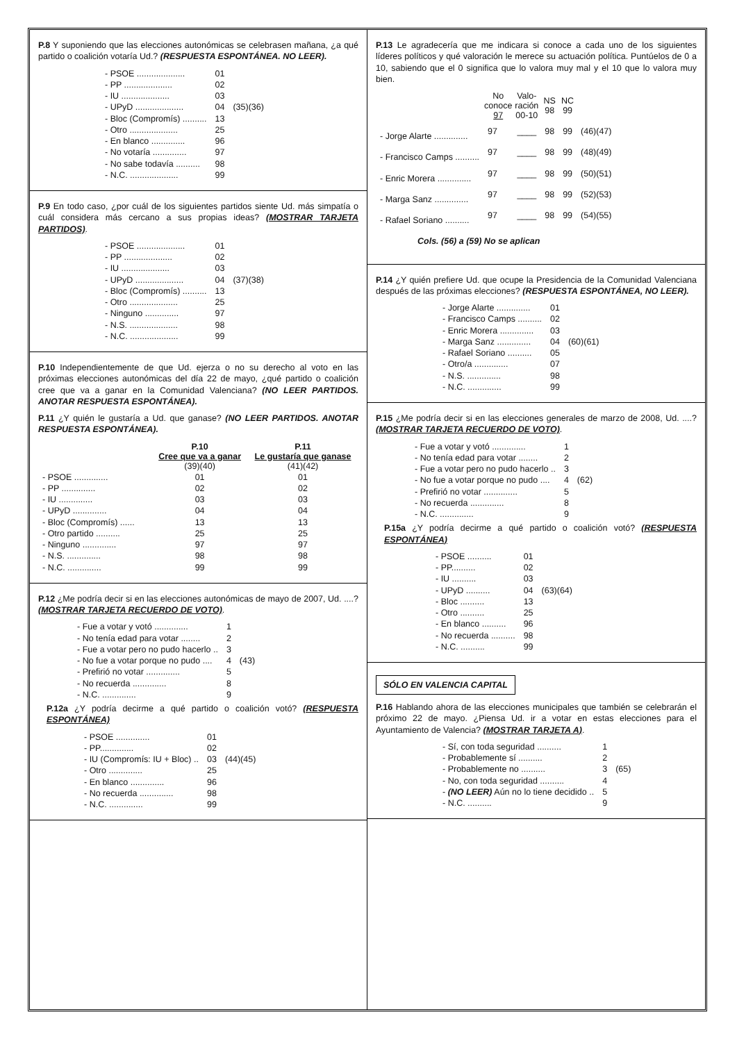P.8 Y suponiendo que las elecciones autonómicas se celebrasen mañana, ¿a qué partido o coalición votaría Ud.? (RESPUESTA ESPONTÁNEA. NO LEER).
| - PSOE .................... | 01 | |
| - PP .................... | 02 | |
| - IU .................... | 03 | |
| - UPyD .................... | 04 | (35)(36) |
| - Bloc (Compromís) .......... | 13 | |
| - Otro .................... | 25 | |
| - En blanco .............. | 96 | |
| - No votaría .............. | 97 | |
| - No sabe todavía .......... | 98 | |
| - N.C. .................... | 99 | |
P.9 En todo caso, ¿por cuál de los siguientes partidos siente Ud. más simpatía o cuál considera más cercano a sus propias ideas? (MOSTRAR TARJETA PARTIDOS).
| - PSOE .................... | 01 | |
| - PP .................... | 02 | |
| - IU .................... | 03 | |
| - UPyD .................... | 04 | (37)(38) |
| - Bloc (Compromís) .......... | 13 | |
| - Otro .................... | 25 | |
| - Ninguno .............. | 97 | |
| - N.S. .................... | 98 | |
| - N.C. .................... | 99 | |
P.10 Independientemente de que Ud. ejerza o no su derecho al voto en las próximas elecciones autonómicas del día 22 de mayo, ¿qué partido o coalición cree que va a ganar en la Comunidad Valenciana? (NO LEER PARTIDOS. ANOTAR RESPUESTA ESPONTÁNEA).
P.11 ¿Y quién le gustaría a Ud. que ganase? (NO LEER PARTIDOS. ANOTAR RESPUESTA ESPONTÁNEA).
| | P.10 Cree que va a ganar (39)(40) | P.11 Le gustaría que ganase (41)(42) |
| --- | --- | --- |
| - PSOE .............. | 01 | 01 |
| - PP .............. | 02 | 02 |
| - IU .............. | 03 | 03 |
| - UPyD .............. | 04 | 04 |
| - Bloc (Compromís) ...... | 13 | 13 |
| - Otro partido .......... | 25 | 25 |
| - Ninguno .............. | 97 | 97 |
| - N.S. .............. | 98 | 98 |
| - N.C. .............. | 99 | 99 |
P.12 ¿Me podría decir si en las elecciones autonómicas de mayo de 2007, Ud. ....? (MOSTRAR TARJETA RECUERDO DE VOTO).
| - Fue a votar y votó .............. | 1 | |
| - No tenía edad para votar ........ | 2 | |
| - Fue a votar pero no pudo hacerlo .. | 3 | |
| - No fue a votar porque no pudo .... | 4 | (43) |
| - Prefirió no votar .............. | 5 | |
| - No recuerda .............. | 8 | |
| - N.C. .............. | 9 | |
P.12a ¿Y podría decirme a qué partido o coalición votó? (RESPUESTA ESPONTÁNEA)
| - PSOE .............. | 01 | |
| - PP.............. | 02 | |
| - IU (Compromís: IU + Bloc) .. | 03 | (44)(45) |
| - Otro .............. | 25 | |
| - En blanco .............. | 96 | |
| - No recuerda .............. | 98 | |
| - N.C. .............. | 99 | |
P.13 Le agradecería que me indicara si conoce a cada uno de los siguientes líderes políticos y qué valoración le merece su actuación política. Puntúelos de 0 a 10, sabiendo que el 0 significa que lo valora muy mal y el 10 que lo valora muy bien.
| | No conoce 97 | Valo- ración 00-10 | NS 98 | NC 99 | |
| --- | --- | --- | --- | --- | --- |
| - Jorge Alarte .............. | 97 | ____ | 98 | 99 | (46)(47) |
| - Francisco Camps .......... | 97 | ____ | 98 | 99 | (48)(49) |
| - Enric Morera .............. | 97 | ____ | 98 | 99 | (50)(51) |
| - Marga Sanz .............. | 97 | ____ | 98 | 99 | (52)(53) |
| - Rafael Soriano .......... | 97 | ____ | 98 | 99 | (54)(55) |
Cols. (56) a (59) No se aplican
P.14 ¿Y quién prefiere Ud. que ocupe la Presidencia de la Comunidad Valenciana después de las próximas elecciones? (RESPUESTA ESPONTÁNEA, NO LEER).
| - Jorge Alarte .............. | 01 | |
| - Francisco Camps .......... | 02 | |
| - Enric Morera .............. | 03 | |
| - Marga Sanz .............. | 04 | (60)(61) |
| - Rafael Soriano .......... | 05 | |
| - Otro/a .............. | 07 | |
| - N.S. .............. | 98 | |
| - N.C. .............. | 99 | |
P.15 ¿Me podría decir si en las elecciones generales de marzo de 2008, Ud. ....? (MOSTRAR TARJETA RECUERDO DE VOTO).
| - Fue a votar y votó .............. | 1 | |
| - No tenía edad para votar ........ | 2 | |
| - Fue a votar pero no pudo hacerlo .. | 3 | |
| - No fue a votar porque no pudo .... | 4 | (62) |
| - Prefirió no votar .............. | 5 | |
| - No recuerda .............. | 8 | |
| - N.C. .............. | 9 | |
P.15a ¿Y podría decirme a qué partido o coalición votó? (RESPUESTA ESPONTÁNEA)
| - PSOE .......... | 01 | |
| - PP.......... | 02 | |
| - IU .......... | 03 | |
| - UPyD .......... | 04 | (63)(64) |
| - Bloc .......... | 13 | |
| - Otro .......... | 25 | |
| - En blanco .......... | 96 | |
| - No recuerda .......... | 98 | |
| - N.C. .......... | 99 | |
SÓLO EN VALENCIA CAPITAL
P.16 Hablando ahora de las elecciones municipales que también se celebrarán el próximo 22 de mayo. ¿Piensa Ud. ir a votar en estas elecciones para el Ayuntamiento de Valencia? (MOSTRAR TARJETA A).
| - Sí, con toda seguridad .......... | 1 | |
| - Probablemente sí .......... | 2 | |
| - Probablemente no .......... | 3 | (65) |
| - No, con toda seguridad .......... | 4 | |
| - (NO LEER) Aún no lo tiene decidido .. | 5 | |
| - N.C. .......... | 9 | |